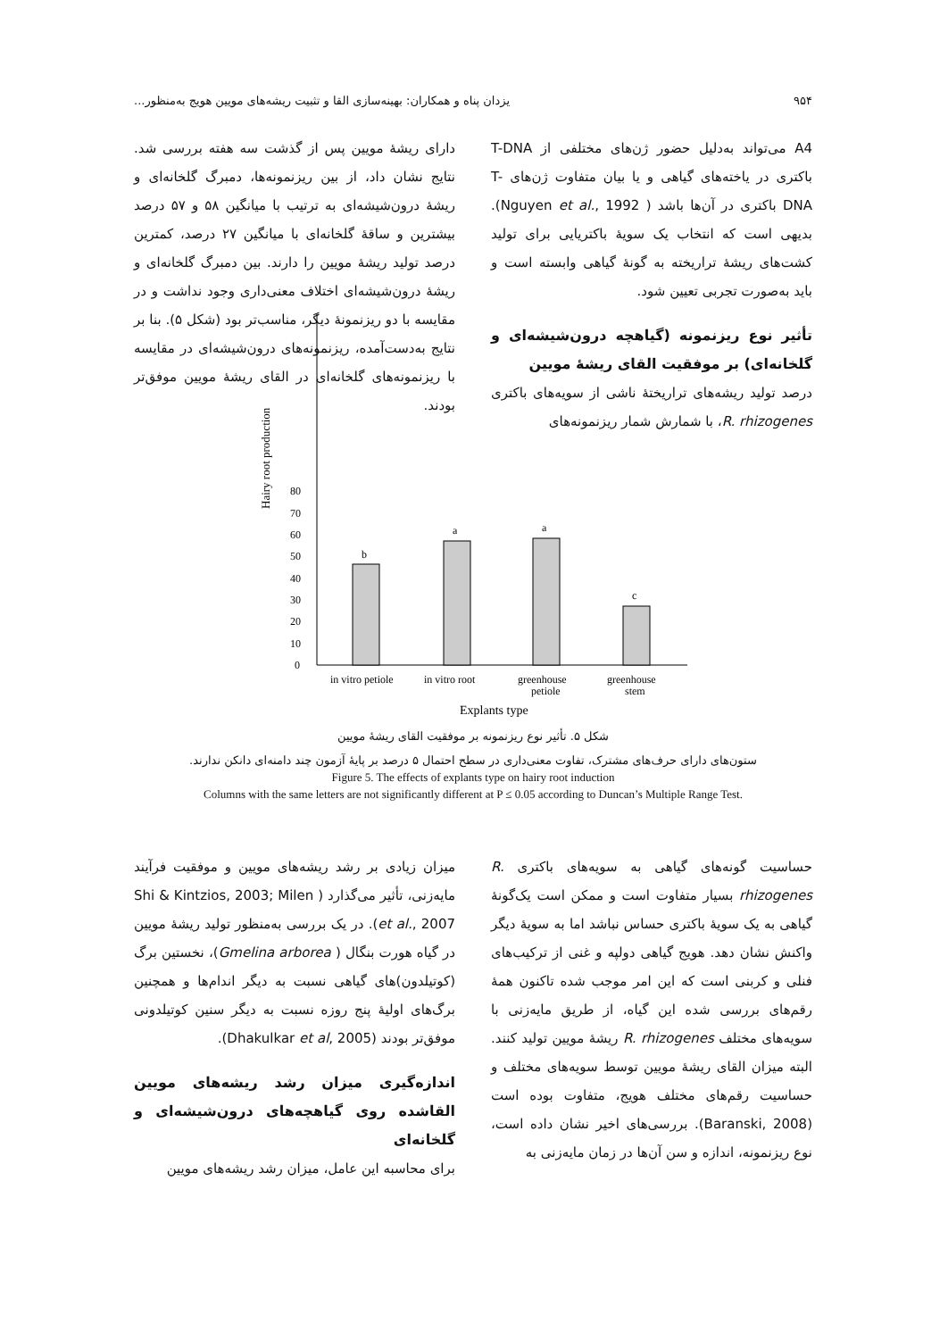۹۵۴ یزدان پناه و همکاران: بهینه‌سازی القا و تثبیت ریشه‌های مویین هویج به‌منظور...
A4 می‌تواند به‌دلیل حضور ژن‌های مختلفی از T-DNA باکتری در یاخته‌های گیاهی و یا بیان متفاوت ژن‌های T-DNA باکتری در آن‌ها باشد ( Nguyen et al., 1992). بدیهی است که انتخاب یک سویهٔ باکتریایی برای تولید کشت‌های ریشهٔ تراریخته به گونهٔ گیاهی وابسته است و باید به‌صورت تجربی تعیین شود.
تأثیر نوع ریزنمونه (گیاهچه درون‌شیشه‌ای و گلخانه‌ای) بر موفقیت القای ریشهٔ مویین
درصد تولید ریشه‌های تراریختهٔ ناشی از سویه‌های باکتری R. rhizogenes، با شمارش شمار ریزنمونه‌های
دارای ریشهٔ مویین پس از گذشت سه هفته بررسی شد. نتایج نشان داد، از بین ریزنمونه‌ها، دمبرگ گلخانه‌ای و ریشهٔ درون‌شیشه‌ای به ترتیب با میانگین ۵۸ و ۵۷ درصد بیشترین و ساقهٔ گلخانه‌ای با میانگین ۲۷ درصد، کمترین درصد تولید ریشهٔ مویین را دارند. بین دمبرگ گلخانه‌ای و ریشهٔ درون‌شیشه‌ای اختلاف معنی‌داری وجود نداشت و در مقایسه با دو ریزنمونهٔ دیگر، مناسب‌تر بود (شکل ۵). بنا بر نتایج به‌دست‌آمده، ریزنمونه‌های درون‌شیشه‌ای در مقایسه با ریزنمونه‌های گلخانه‌ای در القای ریشهٔ مویین موفق‌تر بودند.
Hairy root production
0
10
20
30
40
50
60
70
80
b
a
a
c
in vitro petiole
in vitro root
greenhouse
petiole
greenhouse
stem
Explants type
شکل ۵. تأثیر نوع ریزنمونه بر موفقیت القای ریشهٔ مویین
ستون‌های دارای حرف‌های مشترک، تفاوت معنی‌داری در سطح احتمال ۵ درصد بر پایهٔ آزمون چند دامنه‌ای دانکن ندارند.
Figure 5. The effects of explants type on hairy root induction
Columns with the same letters are not significantly different at P ≤ 0.05 according to Duncan’s Multiple Range Test.
حساسیت گونه‌های گیاهی به سویه‌های باکتری R. rhizogenes بسیار متفاوت است و ممکن است یک‌گونهٔ گیاهی به یک سویهٔ باکتری حساس نباشد اما به سویهٔ دیگر واکنش نشان دهد. هویج گیاهی دولپه و غنی از ترکیب‌های فنلی و کربنی است که این امر موجب شده تاکنون همهٔ رقم‌های بررسی شده این گیاه، از طریق مایه‌زنی با سویه‌های مختلف R. rhizogenes ریشهٔ مویین تولید کنند. البته میزان القای ریشهٔ مویین توسط سویه‌های مختلف و حساسیت رقم‌های مختلف هویج، متفاوت بوده است (Baranski, 2008). بررسی‌های اخیر نشان داده است، نوع ریزنمونه، اندازه و سن آن‌ها در زمان مایه‌زنی به
میزان زیادی بر رشد ریشه‌های مویین و موفقیت فرآیند مایه‌زنی، تأثیر می‌گذارد ( Shi & Kintzios, 2003; Milen et al., 2007). در یک بررسی به‌منظور تولید ریشهٔ مویین در گیاه هورت بنگال ( Gmelina arborea)، نخستین برگ (کوتیلدون)های گیاهی نسبت به دیگر اندام‌ها و همچنین برگ‌های اولیهٔ پنج روزه نسبت به دیگر سنین کوتیلدونی موفق‌تر بودند (Dhakulkar et al, 2005).
اندازه‌گیری میزان رشد ریشه‌های مویین القاشده روی گیاهچه‌های درون‌شیشه‌ای و گلخانه‌ای
برای محاسبه این عامل، میزان رشد ریشه‌های مویین